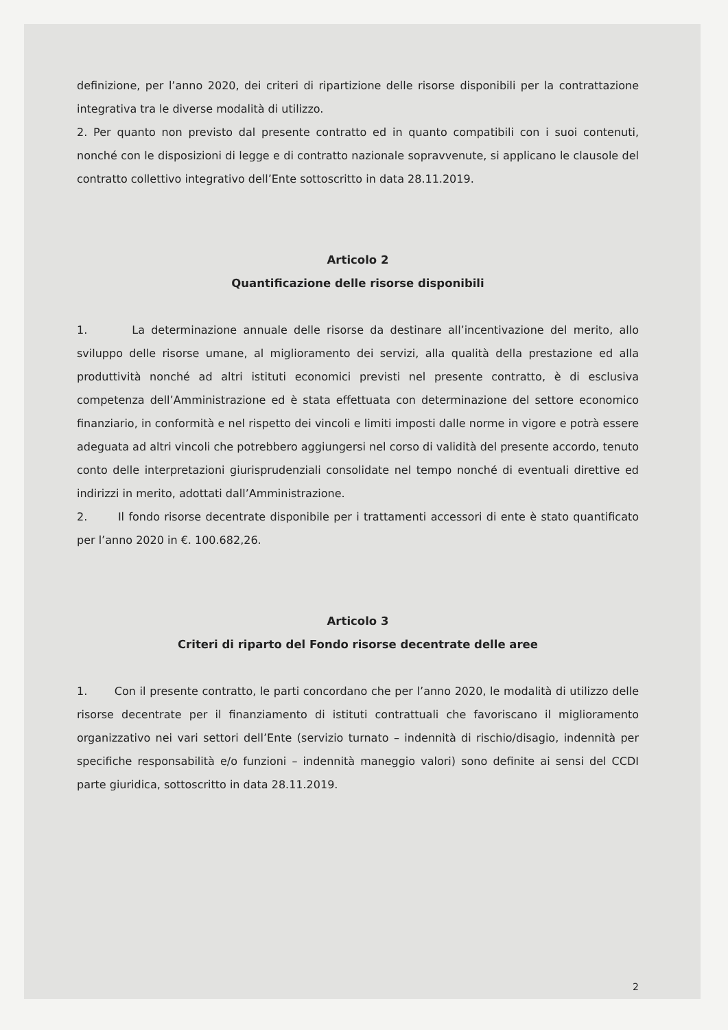definizione, per l’anno 2020, dei criteri di ripartizione delle risorse disponibili per la contrattazione integrativa tra le diverse modalità di utilizzo.
2. Per quanto non previsto dal presente contratto ed in quanto compatibili con i suoi contenuti, nonché con le disposizioni di legge e di contratto nazionale sopravvenute, si applicano le clausole del contratto collettivo integrativo dell’Ente sottoscritto in data 28.11.2019.
Articolo 2
Quantificazione delle risorse disponibili
1. La determinazione annuale delle risorse da destinare all’incentivazione del merito, allo sviluppo delle risorse umane, al miglioramento dei servizi, alla qualità della prestazione ed alla produttività nonché ad altri istituti economici previsti nel presente contratto, è di esclusiva competenza dell’Amministrazione ed è stata effettuata con determinazione del settore economico finanziario, in conformità e nel rispetto dei vincoli e limiti imposti dalle norme in vigore e potrà essere adeguata ad altri vincoli che potrebbero aggiungersi nel corso di validità del presente accordo, tenuto conto delle interpretazioni giurisprudenziali consolidate nel tempo nonché di eventuali direttive ed indirizzi in merito, adottati dall’Amministrazione.
2. Il fondo risorse decentrate disponibile per i trattamenti accessori di ente è stato quantificato per l’anno 2020 in €. 100.682,26.
Articolo 3
Criteri di riparto del Fondo risorse decentrate delle aree
1. Con il presente contratto, le parti concordano che per l’anno 2020, le modalità di utilizzo delle risorse decentrate per il finanziamento di istituti contrattuali che favoriscano il miglioramento organizzativo nei vari settori dell’Ente (servizio turnato – indennità di rischio/disagio, indennità per specifiche responsabilità e/o funzioni – indennità maneggio valori) sono definite ai sensi del CCDI parte giuridica, sottoscritto in data 28.11.2019.
2